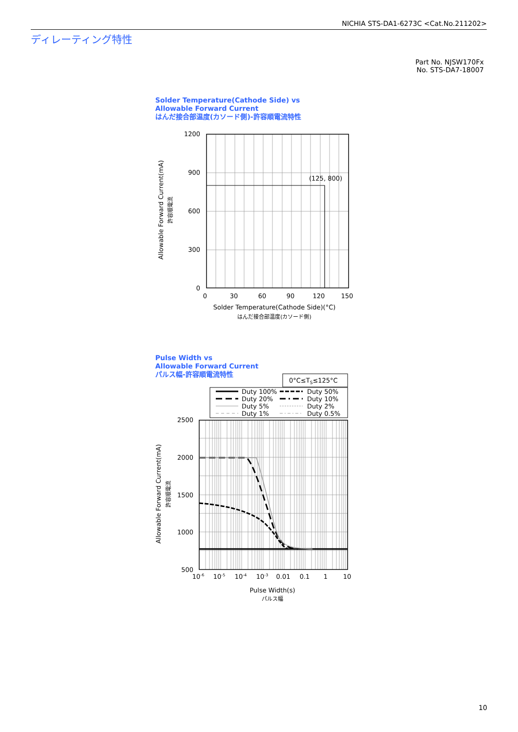NICHIA STS-DA1-6273C <Cat.No.211202>
ディレーティング特性
Part No. NJSW170Fx
No. STS-DA7-18007
Solder Temperature(Cathode Side) vs
Allowable Forward Current
はんだ接合部温度(カソード側)-許容順電流特性
(125, 800)
1200
900
600
300
0
0
30
60
90
120
150
Solder Temperature(Cathode Side)(°C)
はんだ接合部温度(カソード側)
Allowable Forward Current(mA)
許容順電流
Pulse Width vs
Allowable Forward Current
パルス幅-許容順電流特性
0°C≤TS≤125°C
Duty 100%
Duty 50%
Duty 20%
Duty 10%
Duty 5%
Duty 2%
Duty 1%
Duty 0.5%
2000
2500
1500
1000
500
10-6
10-5
10-4
10-3
0.01
0.1
1
10
Pulse Width(s)
パルス幅
Allowable Forward Current(mA)
許容順電流
10